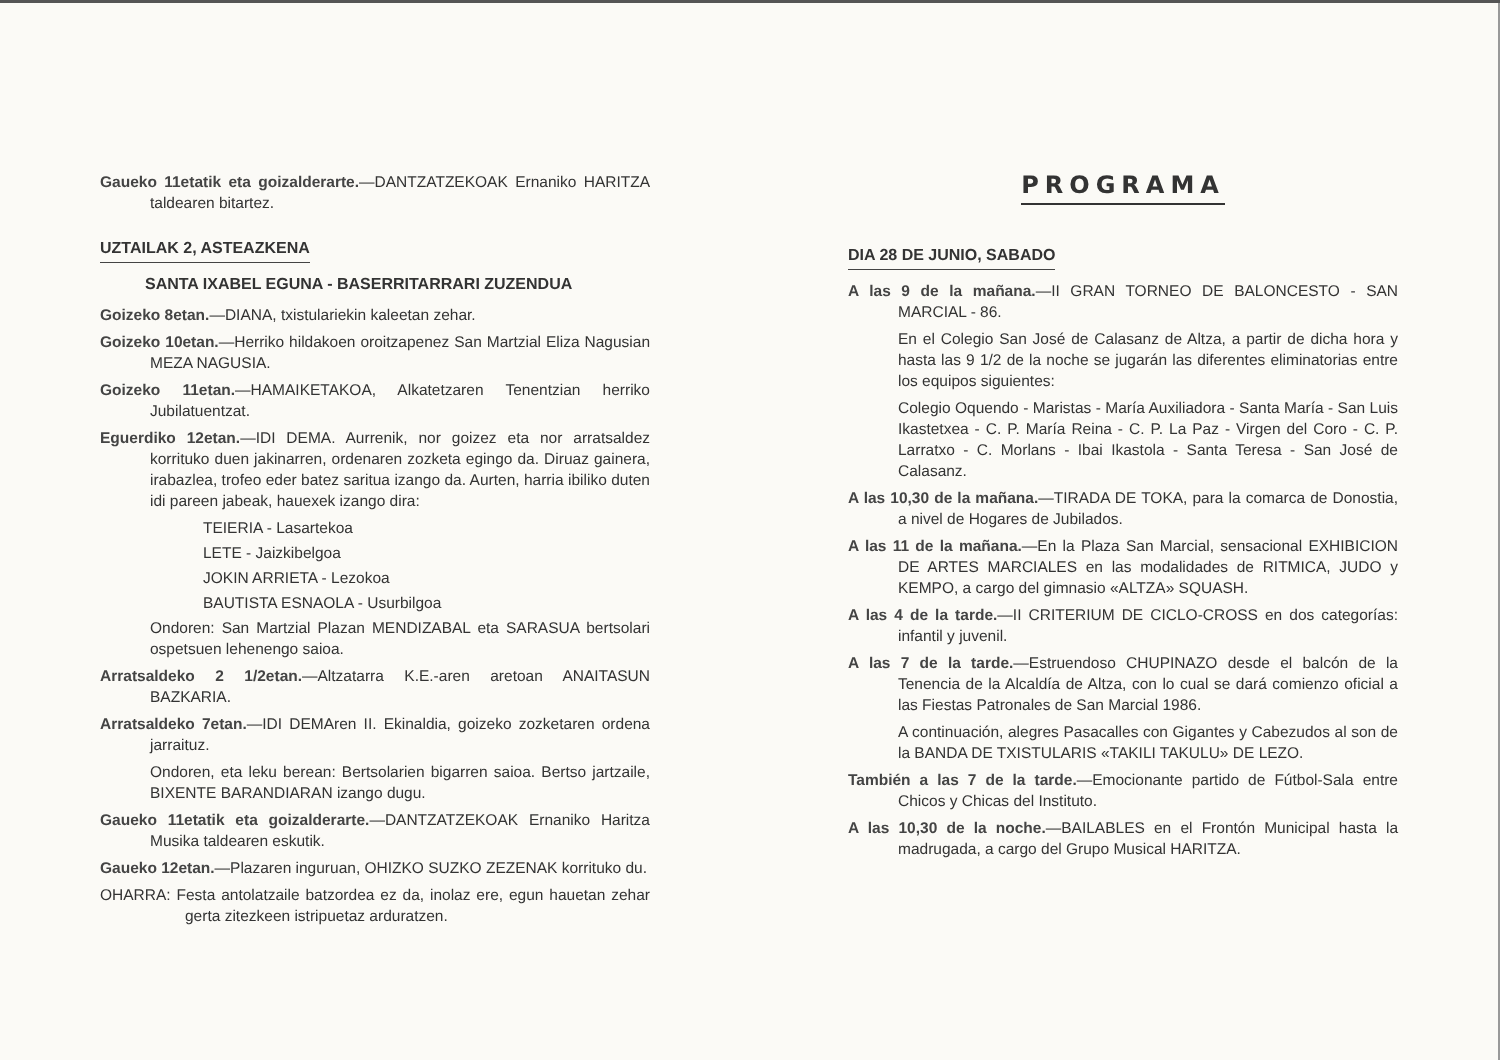Gaueko 11etatik eta goizalderarte.—DANTZATZEKOAK Ernaniko HARITZA taldearen bitartez.
UZTAILAK 2, ASTEAZKENA
SANTA IXABEL EGUNA - BASERRITARRARI ZUZENDUA
Goizeko 8etan.—DIANA, txistulariekin kaleetan zehar.
Goizeko 10etan.—Herriko hildakoen oroitzapenez San Martzial Eliza Nagusian MEZA NAGUSIA.
Goizeko 11etan.—HAMAIKETAKOA, Alkatetzaren Tenentzian herriko Jubilatuentzat.
Eguerdiko 12etan.—IDI DEMA. Aurrenik, nor goizez eta nor arratsaldez korrituko duen jakinarren, ordenaren zozketa egingo da. Diruaz gainera, irabazlea, trofeo eder batez saritua izango da. Aurten, harria ibiliko duten idi pareen jabeak, hauexek izango dira:
TEIERIA - Lasartekoa
LETE - Jaizkibelgoa
JOKIN ARRIETA - Lezokoa
BAUTISTA ESNAOLA - Usurbilgoa
Ondoren: San Martzial Plazan MENDIZABAL eta SARASUA bertsolari ospetsuen lehenengo saioa.
Arratsaldeko 2 1/2etan.—Altzatarra K.E.-aren aretoan ANAITASUN BAZKARIA.
Arratsaldeko 7etan.—IDI DEMAren II. Ekinaldia, goizeko zozketaren ordena jarraituz.
Ondoren, eta leku berean: Bertsolarien bigarren saioa. Bertso jartzaile, BIXENTE BARANDIARAN izango dugu.
Gaueko 11etatik eta goizalderarte.—DANTZATZEKOAK Ernaniko Haritza Musika taldearen eskutik.
Gaueko 12etan.—Plazaren inguruan, OHIZKO SUZKO ZEZENAK korrituko du.
OHARRA: Festa antolatzaile batzordea ez da, inolaz ere, egun hauetan zehar gerta zitezkeen istripuetaz arduratzen.
PROGRAMA
DIA 28 DE JUNIO, SABADO
A las 9 de la mañana.—II GRAN TORNEO DE BALONCESTO - SAN MARCIAL - 86.
En el Colegio San José de Calasanz de Altza, a partir de dicha hora y hasta las 9 1/2 de la noche se jugarán las diferentes eliminatorias entre los equipos siguientes:
Colegio Oquendo - Maristas - María Auxiliadora - Santa María - San Luis Ikastetxea - C. P. María Reina - C. P. La Paz - Virgen del Coro - C. P. Larratxo - C. Morlans - Ibai Ikastola - Santa Teresa - San José de Calasanz.
A las 10,30 de la mañana.—TIRADA DE TOKA, para la comarca de Donostia, a nivel de Hogares de Jubilados.
A las 11 de la mañana.—En la Plaza San Marcial, sensacional EXHIBICION DE ARTES MARCIALES en las modalidades de RITMICA, JUDO y KEMPO, a cargo del gimnasio «ALTZA» SQUASH.
A las 4 de la tarde.—II CRITERIUM DE CICLO-CROSS en dos categorías: infantil y juvenil.
A las 7 de la tarde.—Estruendoso CHUPINAZO desde el balcón de la Tenencia de la Alcaldía de Altza, con lo cual se dará comienzo oficial a las Fiestas Patronales de San Marcial 1986.
A continuación, alegres Pasacalles con Gigantes y Cabezudos al son de la BANDA DE TXISTULARIS «TAKILI TAKULU» DE LEZO.
También a las 7 de la tarde.—Emocionante partido de Fútbol-Sala entre Chicos y Chicas del Instituto.
A las 10,30 de la noche.—BAILABLES en el Frontón Municipal hasta la madrugada, a cargo del Grupo Musical HARITZA.